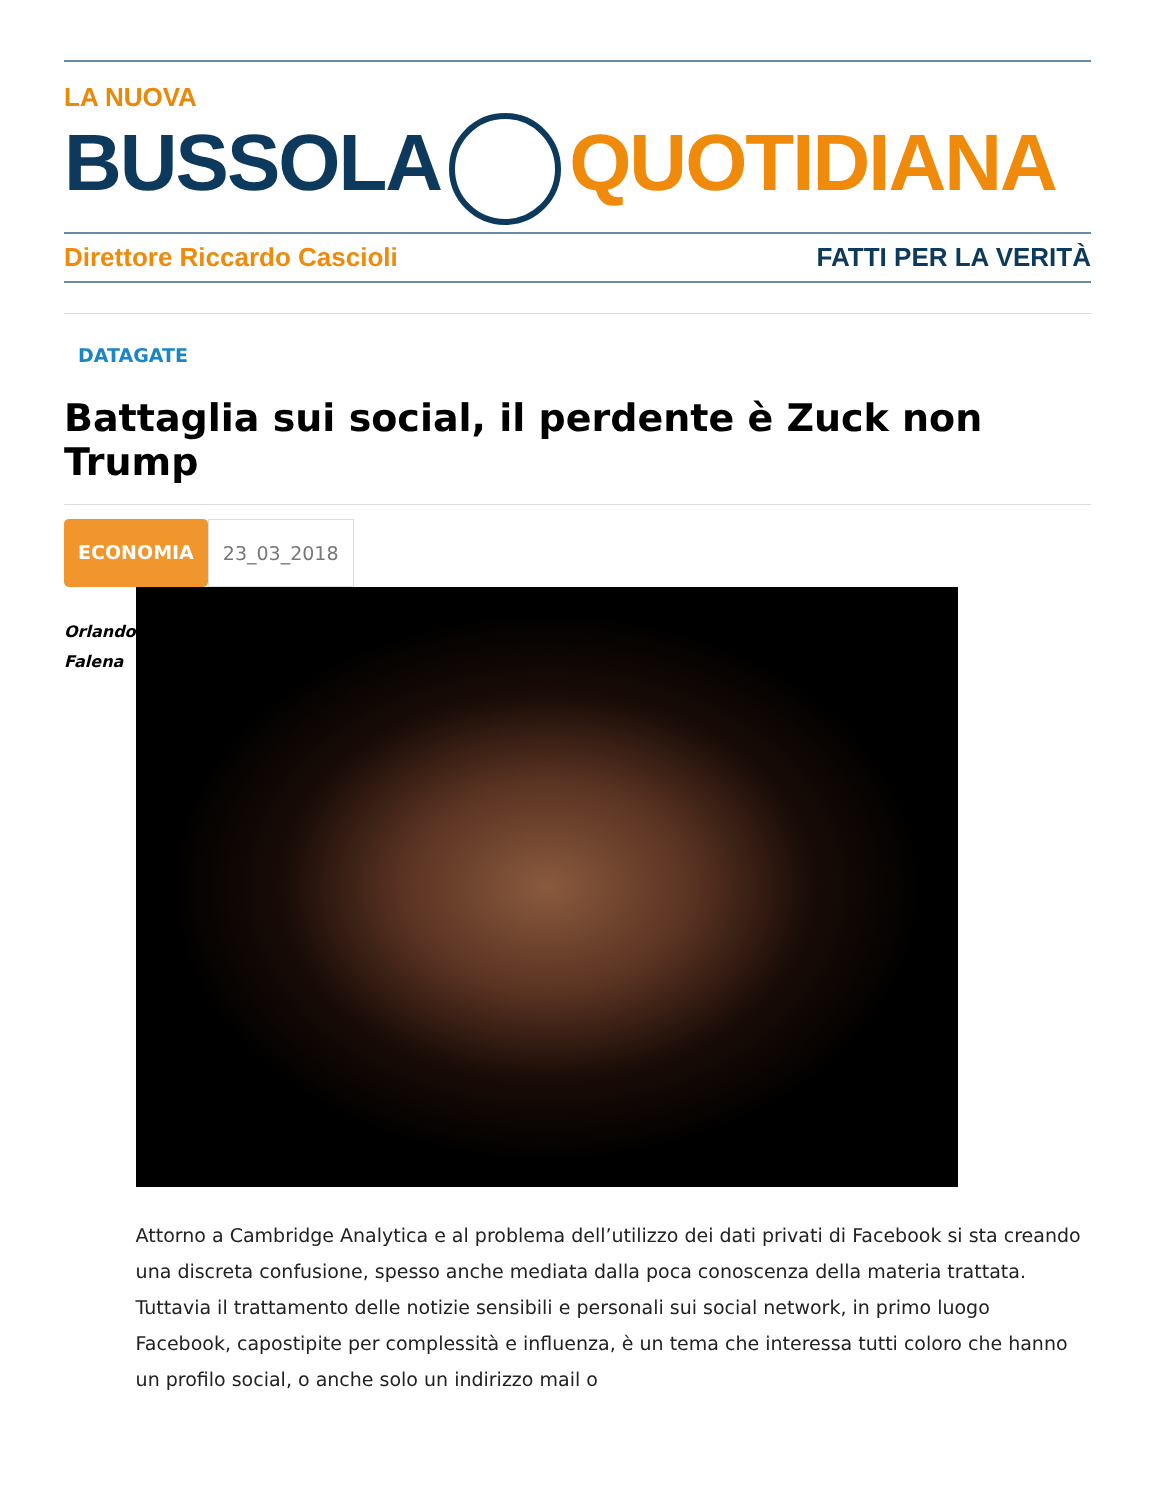LA NUOVA
BUSSOLA QUOTIDIANA
Direttore Riccardo Cascioli FATTI PER LA VERITÀ
DATAGATE
Battaglia sui social, il perdente è Zuck non Trump
ECONOMIA 23_03_2018
Orlando
Falena
Attorno a Cambridge Analytica e al problema dell’utilizzo dei dati privati di Facebook si sta creando una discreta confusione, spesso anche mediata dalla poca conoscenza della materia trattata. Tuttavia il trattamento delle notizie sensibili e personali sui social network, in primo luogo Facebook, capostipite per complessità e influenza, è un tema che interessa tutti coloro che hanno un profilo social, o anche solo un indirizzo mail o